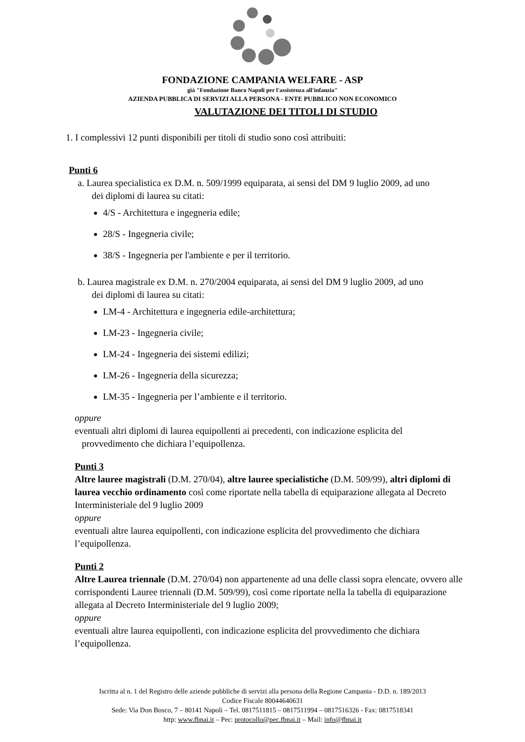FONDAZIONE CAMPANIA WELFARE - ASP
già "Fondazione Banco Napoli per l'assistenza all'infanzia"
AZIENDA PUBBLICA DI SERVIZI ALLA PERSONA - ENTE PUBBLICO NON ECONOMICO
VALUTAZIONE DEI TITOLI DI STUDIO
1. I complessivi 12 punti disponibili per titoli di studio sono così attribuiti:
Punti 6
a. Laurea specialistica ex D.M. n. 509/1999 equiparata, ai sensi del DM 9 luglio 2009, ad uno
dei diplomi di laurea su citati:
4/S - Architettura e ingegneria edile;
28/S - Ingegneria civile;
38/S - Ingegneria per l'ambiente e per il territorio.
b. Laurea magistrale ex D.M. n. 270/2004 equiparata, ai sensi del DM 9 luglio 2009, ad uno
dei diplomi di laurea su citati:
LM-4 - Architettura e ingegneria edile-architettura;
LM-23 - Ingegneria civile;
LM-24 - Ingegneria dei sistemi edilizi;
LM-26 - Ingegneria della sicurezza;
LM-35 - Ingegneria per l’ambiente e il territorio.
oppure
eventuali altri diplomi di laurea equipollenti ai precedenti, con indicazione esplicita del
provvedimento che dichiara l’equipollenza.
Punti 3
Altre lauree magistrali (D.M. 270/04), altre lauree specialistiche (D.M. 509/99), altri diplomi di laurea vecchio ordinamento così come riportate nella tabella di equiparazione allegata al Decreto Interministeriale del 9 luglio 2009
oppure
eventuali altre laurea equipollenti, con indicazione esplicita del provvedimento che dichiara l’equipollenza.
Punti 2
Altre Laurea triennale (D.M. 270/04) non appartenente ad una delle classi sopra elencate, ovvero alle corrispondenti Lauree triennali (D.M. 509/99), così come riportate nella la tabella di equiparazione allegata al Decreto Interministeriale del 9 luglio 2009;
oppure
eventuali altre laurea equipollenti, con indicazione esplicita del provvedimento che dichiara l’equipollenza.
Iscritta al n. 1 del Registro delle aziende pubbliche di servizi alla persona della Regione Campania - D.D. n. 189/2013
Codice Fiscale 80044640631
Sede: Via Don Bosco, 7 – 80141 Napoli – Tel. 0817511815 – 0817511994 – 0817516326 - Fax: 0817518341
http: www.fbnai.it – Pec: protocollo@pec.fbnai.it – Mail: info@fbnai.it